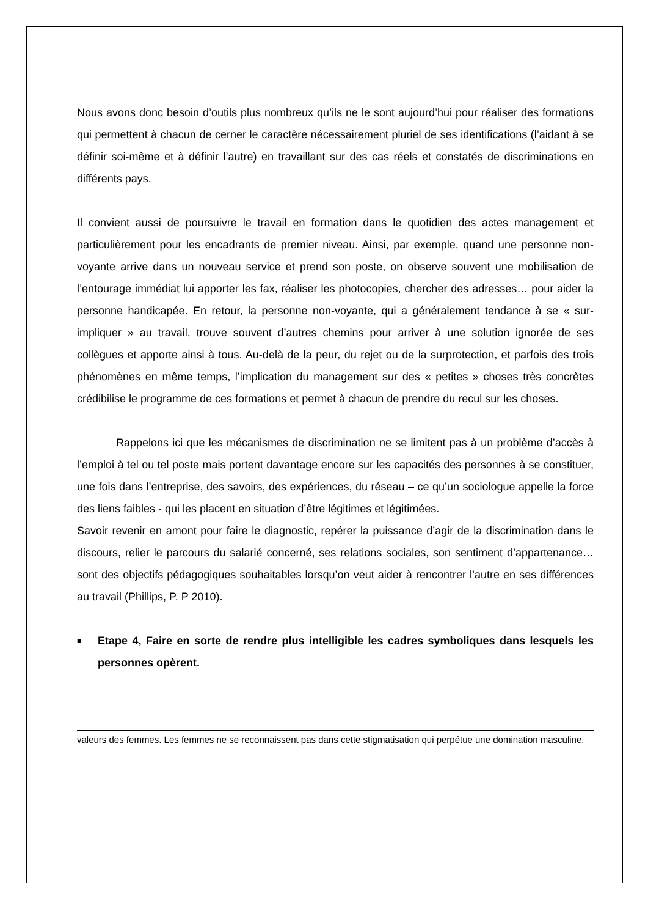Nous avons donc besoin d’outils plus nombreux qu’ils ne le sont aujourd’hui pour réaliser des formations qui permettent à chacun de cerner le caractère nécessairement pluriel de ses identifications (l’aidant à se définir soi-même et à définir l’autre) en travaillant sur des cas réels et constatés de discriminations en différents pays.
Il convient aussi de poursuivre le travail en formation dans le quotidien des actes management et particulièrement pour les encadrants de premier niveau. Ainsi, par exemple, quand une personne non-voyante arrive dans un nouveau service et prend son poste, on observe souvent une mobilisation de l’entourage immédiat lui apporter les fax, réaliser les photocopies, chercher des adresses… pour aider la personne handicapée. En retour, la personne non-voyante, qui a généralement tendance à se « sur-impliquer » au travail, trouve souvent d’autres chemins pour arriver à une solution ignorée de ses collègues et apporte ainsi à tous. Au-delà de la peur, du rejet ou de la surprotection, et parfois des trois phénomènes en même temps, l’implication du management sur des « petites » choses très concrètes crédibilise le programme de ces formations et permet à chacun de prendre du recul sur les choses.
Rappelons ici que les mécanismes de discrimination ne se limitent pas à un problème d’accès à l’emploi à tel ou tel poste mais portent davantage encore sur les capacités des personnes à se constituer, une fois dans l’entreprise, des savoirs, des expériences, du réseau – ce qu’un sociologue appelle la force des liens faibles - qui les placent en situation d’être légitimes et légitimées.
Savoir revenir en amont pour faire le diagnostic, repérer la puissance d’agir de la discrimination dans le discours, relier le parcours du salarié concerné, ses relations sociales, son sentiment d’appartenance… sont des objectifs pédagogiques souhaitables lorsqu’on veut aider à rencontrer l’autre en ses différences au travail (Phillips, P. P 2010).
■ Etape 4, Faire en sorte de rendre plus intelligible les cadres symboliques dans lesquels les personnes opèrent.
valeurs des femmes. Les femmes ne se reconnaissent pas dans cette stigmatisation qui perpétue une domination masculine.